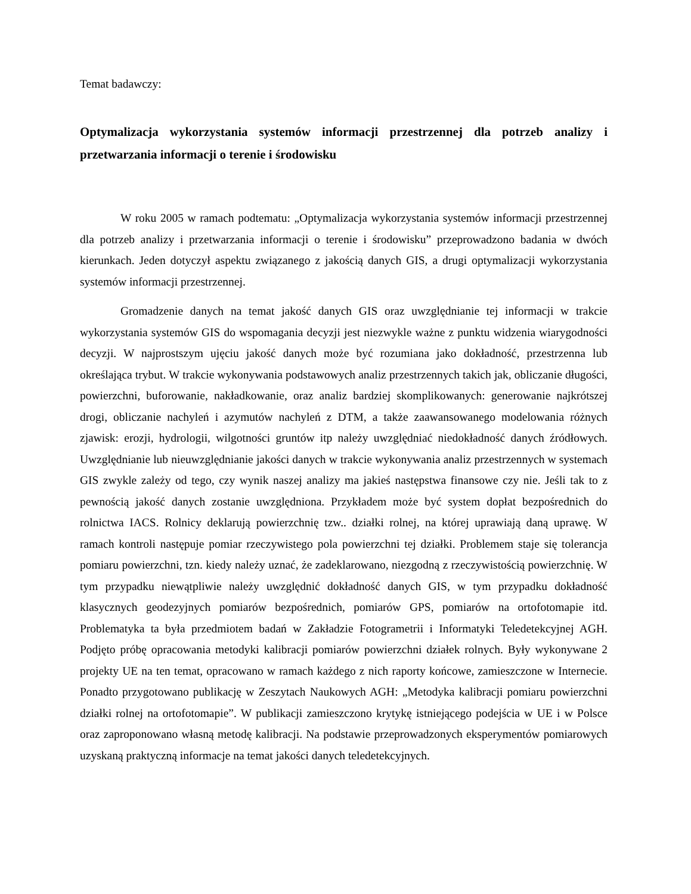Temat badawczy:
Optymalizacja wykorzystania systemów informacji przestrzennej dla potrzeb analizy i przetwarzania informacji o terenie i środowisku
W roku 2005 w ramach podtematu: „Optymalizacja wykorzystania systemów informacji przestrzennej dla potrzeb analizy i przetwarzania informacji o terenie i środowisku” przeprowadzono badania w dwóch kierunkach. Jeden dotyczył aspektu związanego z jakością danych GIS, a drugi optymalizacji wykorzystania systemów informacji przestrzennej.
Gromadzenie danych na temat jakość danych GIS oraz uwzględnianie tej informacji w trakcie wykorzystania systemów GIS do wspomagania decyzji jest niezwykle ważne z punktu widzenia wiarygodności decyzji. W najprostszym ujęciu jakość danych może być rozumiana jako dokładność, przestrzenna lub określająca trybut. W trakcie wykonywania podstawowych analiz przestrzennych takich jak, obliczanie długości, powierzchni, buforowanie, nakładkowanie, oraz analiz bardziej skomplikowanych: generowanie najkrótszej drogi, obliczanie nachyleń i azymutów nachyleń z DTM, a także zaawansowanego modelowania różnych zjawisk: erozji, hydrologii, wilgotności gruntów itp należy uwzględniać niedokładność danych źródłowych. Uwzględnianie lub nieuwzględnianie jakości danych w trakcie wykonywania analiz przestrzennych w systemach GIS zwykle zależy od tego, czy wynik naszej analizy ma jakieś następstwa finansowe czy nie. Jeśli tak to z pewnością jakość danych zostanie uwzględniona. Przykładem może być system dopłat bezpośrednich do rolnictwa IACS. Rolnicy deklarują powierzchnię tzw.. działki rolnej, na której uprawiają daną uprawę. W ramach kontroli następuje pomiar rzeczywistego pola powierzchni tej działki. Problemem staje się tolerancja pomiaru powierzchni, tzn. kiedy należy uznać, że zadeklarowano, niezgodną z rzeczywistością powierzchnię. W tym przypadku niewątpliwie należy uwzględnić dokładność danych GIS, w tym przypadku dokładność klasycznych geodezyjnych pomiarów bezpośrednich, pomiarów GPS, pomiarów na ortofotomapie itd. Problematyka ta była przedmiotem badań w Zakładzie Fotogrametrii i Informatyki Teledetekcyjnej AGH. Podjęto próbę opracowania metodyki kalibracji pomiarów powierzchni działek rolnych. Były wykonywane 2 projekty UE na ten temat, opracowano w ramach każdego z nich raporty końcowe, zamieszczone w Internecie. Ponadto przygotowano publikację w Zeszytach Naukowych AGH: „Metodyka kalibracji pomiaru powierzchni działki rolnej na ortofotomapie”. W publikacji zamieszczono krytykę istniejącego podejścia w UE i w Polsce oraz zaproponowano własną metodę kalibracji. Na podstawie przeprowadzonych eksperymentów pomiarowych uzyskaną praktyczną informacje na temat jakości danych teledetekcyjnych.